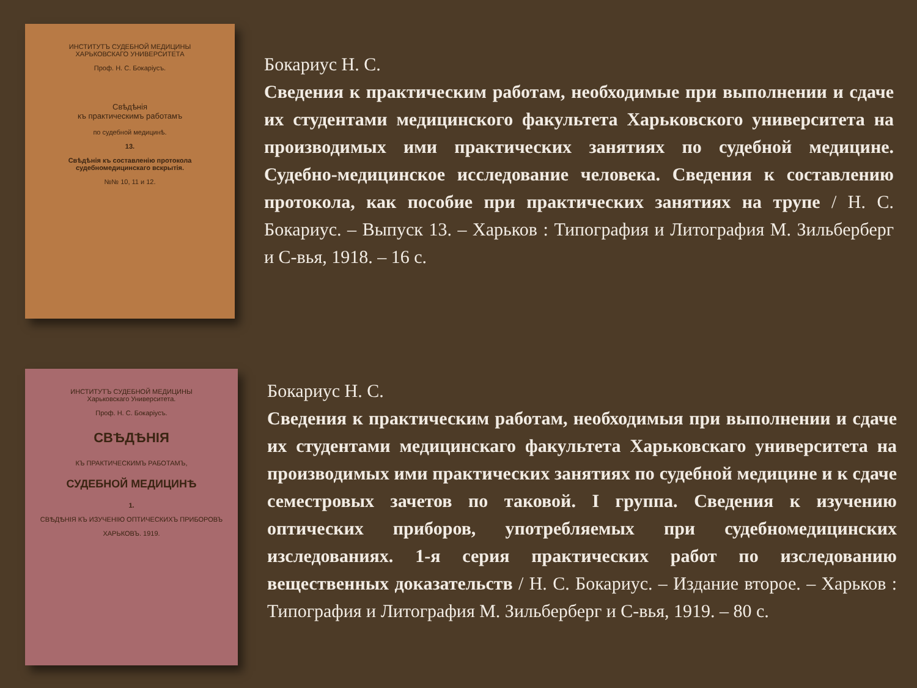ИНСТИТУТЪ СУДЕБНОЙ МЕДИЦИНЫ
ХАРЬКОВСКАГО УНИВЕРСИТЕТА
Проф. Н. С. Бокаріусъ.
Свѣдѣнія
къ практическимъ работамъ
по судебной медицинѣ.
13.
Свѣдѣнія къ составленію протокола судебномедицинскаго вскрытія.
№№ 10, 11 и 12.
Бокариус Н. С.
Сведения к практическим работам, необходимые при выполнении и сдаче их студентами медицинского факультета Харьковского университета на производимых ими практических занятиях по судебной медицине. Судебно-медицинское исследование человека. Сведения к составлению протокола, как пособие при практических занятиях на трупе / Н. С. Бокариус. – Выпуск 13. – Харьков : Типография и Литография М. Зильберберг и С-вья, 1918. – 16 с.
ИНСТИТУТЪ СУДЕБНОЙ МЕДИЦИНЫ
Харьковскаго Университета.
Проф. Н. С. Бокаріусъ.
СВѢДѢНІЯ
КЪ ПРАКТИЧЕСКИМЪ РАБОТАМЪ,
СУДЕБНОЙ МЕДИЦИНѢ
1.
СВѢДѢНІЯ КЪ ИЗУЧЕНІЮ ОПТИЧЕСКИХЪ ПРИБОРОВЪ
ХАРЬКОВЪ. 1919.
Бокариус Н. С.
Сведения к практическим работам, необходимыя при выполнении и сдаче их студентами медицинскаго факультета Харьковскаго университета на производимых ими практических занятиях по судебной медицине и к сдаче семестровых зачетов по таковой. I группа. Сведения к изучению оптических приборов, употребляемых при судебномедицинских изследованиях. 1-я серия практических работ по изследованию вещественных доказательств / Н. С. Бокариус. – Издание второе. – Харьков : Типография и Литография М. Зильберберг и С-вья, 1919. – 80 с.